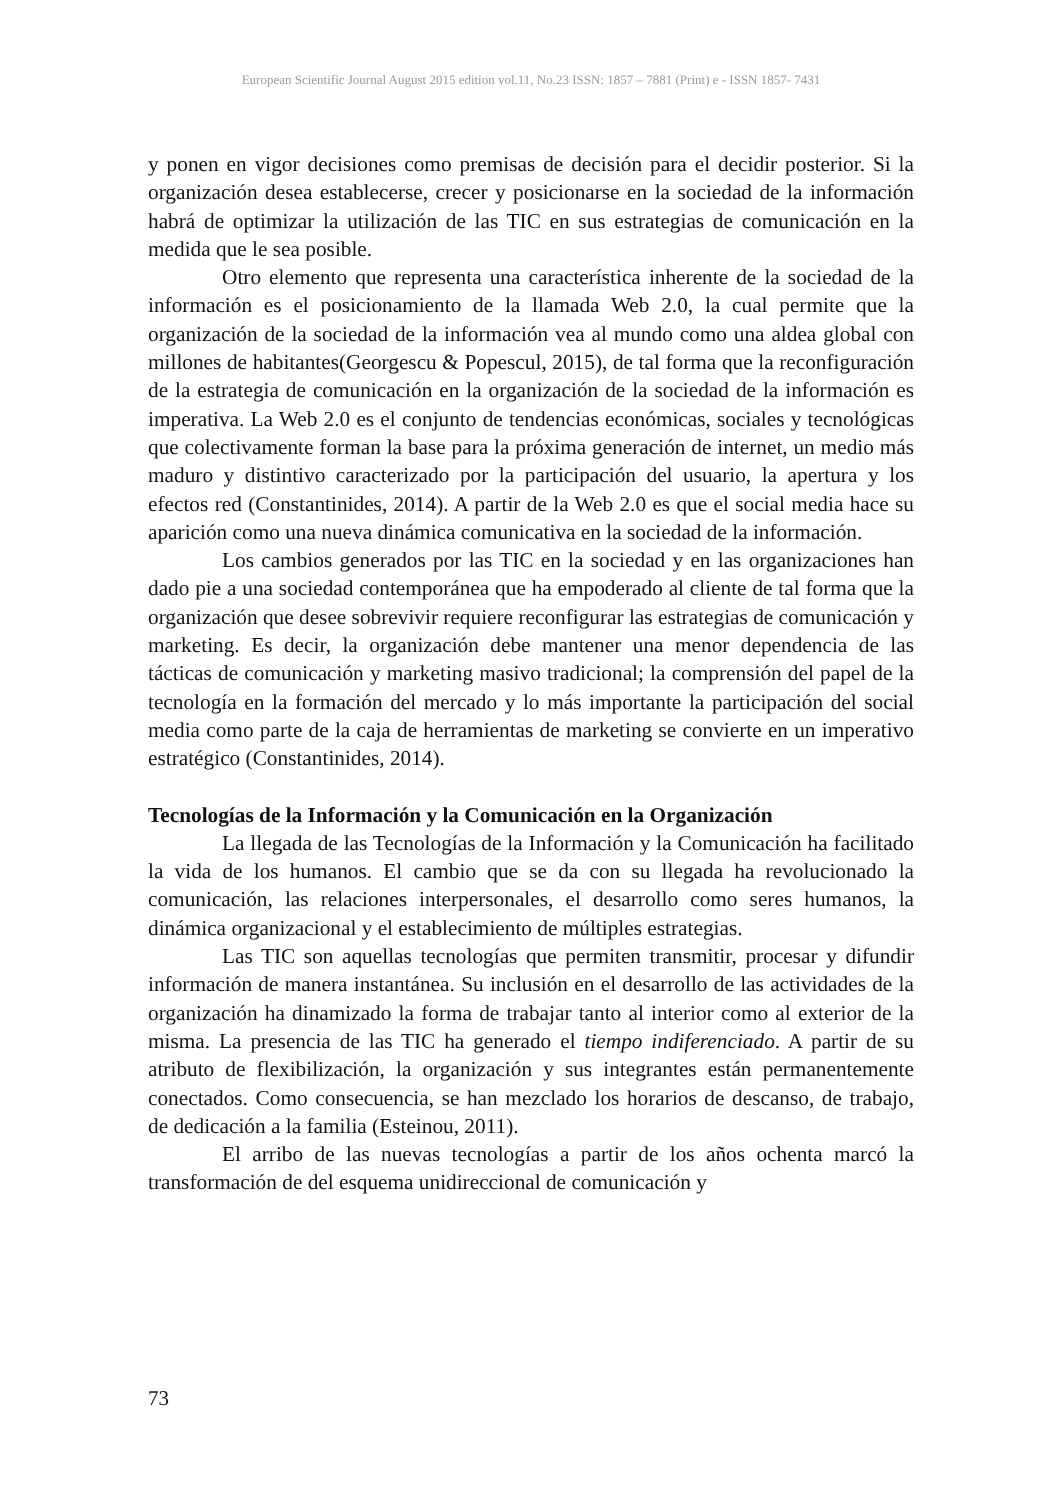European Scientific Journal August 2015 edition vol.11, No.23 ISSN: 1857 – 7881 (Print) e - ISSN 1857- 7431
y ponen en vigor decisiones como premisas de decisión para el decidir posterior. Si la organización desea establecerse, crecer y posicionarse en la sociedad de la información habrá de optimizar la utilización de las TIC en sus estrategias de comunicación en la medida que le sea posible.
Otro elemento que representa una característica inherente de la sociedad de la información es el posicionamiento de la llamada Web 2.0, la cual permite que la organización de la sociedad de la información vea al mundo como una aldea global con millones de habitantes(Georgescu & Popescul, 2015), de tal forma que la reconfiguración de la estrategia de comunicación en la organización de la sociedad de la información es imperativa. La Web 2.0 es el conjunto de tendencias económicas, sociales y tecnológicas que colectivamente forman la base para la próxima generación de internet, un medio más maduro y distintivo caracterizado por la participación del usuario, la apertura y los efectos red (Constantinides, 2014). A partir de la Web 2.0 es que el social media hace su aparición como una nueva dinámica comunicativa en la sociedad de la información.
Los cambios generados por las TIC en la sociedad y en las organizaciones han dado pie a una sociedad contemporánea que ha empoderado al cliente de tal forma que la organización que desee sobrevivir requiere reconfigurar las estrategias de comunicación y marketing. Es decir, la organización debe mantener una menor dependencia de las tácticas de comunicación y marketing masivo tradicional; la comprensión del papel de la tecnología en la formación del mercado y lo más importante la participación del social media como parte de la caja de herramientas de marketing se convierte en un imperativo estratégico (Constantinides, 2014).
Tecnologías de la Información y la Comunicación en la Organización
La llegada de las Tecnologías de la Información y la Comunicación ha facilitado la vida de los humanos. El cambio que se da con su llegada ha revolucionado la comunicación, las relaciones interpersonales, el desarrollo como seres humanos, la dinámica organizacional y el establecimiento de múltiples estrategias.
Las TIC son aquellas tecnologías que permiten transmitir, procesar y difundir información de manera instantánea. Su inclusión en el desarrollo de las actividades de la organización ha dinamizado la forma de trabajar tanto al interior como al exterior de la misma. La presencia de las TIC ha generado el tiempo indiferenciado. A partir de su atributo de flexibilización, la organización y sus integrantes están permanentemente conectados. Como consecuencia, se han mezclado los horarios de descanso, de trabajo, de dedicación a la familia (Esteinou, 2011).
El arribo de las nuevas tecnologías a partir de los años ochenta marcó la transformación de del esquema unidireccional de comunicación y
73